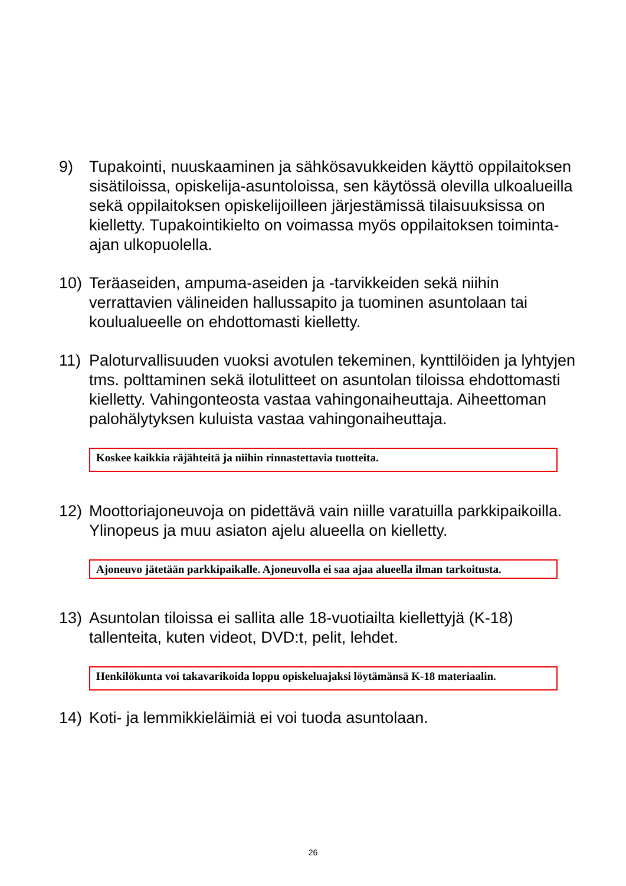9) Tupakointi, nuuskaaminen ja sähkösavukkeiden käyttö oppilaitoksen sisätiloissa, opiskelija-asuntoloissa, sen käytössä olevilla ulkoalueilla sekä oppilaitoksen opiskelijoilleen järjestämissä tilaisuuksissa on kielletty. Tupakointikielto on voimassa myös oppilaitoksen toiminta-ajan ulkopuolella.
10) Teräaseiden, ampuma-aseiden ja -tarvikkeiden sekä niihin verrattavien välineiden hallussapito ja tuominen asuntolaan tai koulualueelle on ehdottomasti kielletty.
11) Paloturvallisuuden vuoksi avotulen tekeminen, kynttilöiden ja lyhtyjen tms. polttaminen sekä ilotulitteet on asuntolan tiloissa ehdottomasti kielletty. Vahingonteosta vastaa vahingonaiheuttaja. Aiheettoman palohälytyksen kuluista vastaa vahingonaiheuttaja.
Koskee kaikkia räjähteitä ja niihin rinnastettavia tuotteita.
12) Moottoriajoneuvoja on pidettävä vain niille varatuilla parkkipaikoilla. Ylinopeus ja muu asiaton ajelu alueella on kielletty.
Ajoneuvo jätetään parkkipaikalle. Ajoneuvolla ei saa ajaa alueella ilman tarkoitusta.
13) Asuntolan tiloissa ei sallita alle 18-vuotiailta kiellettyjä (K-18) tallenteita, kuten videot, DVD:t, pelit, lehdet.
Henkilökunta voi takavarikoida loppu opiskeluajaksi löytämänsä K-18 materiaalin.
14) Koti- ja lemmikkieläimiä ei voi tuoda asuntolaan.
26